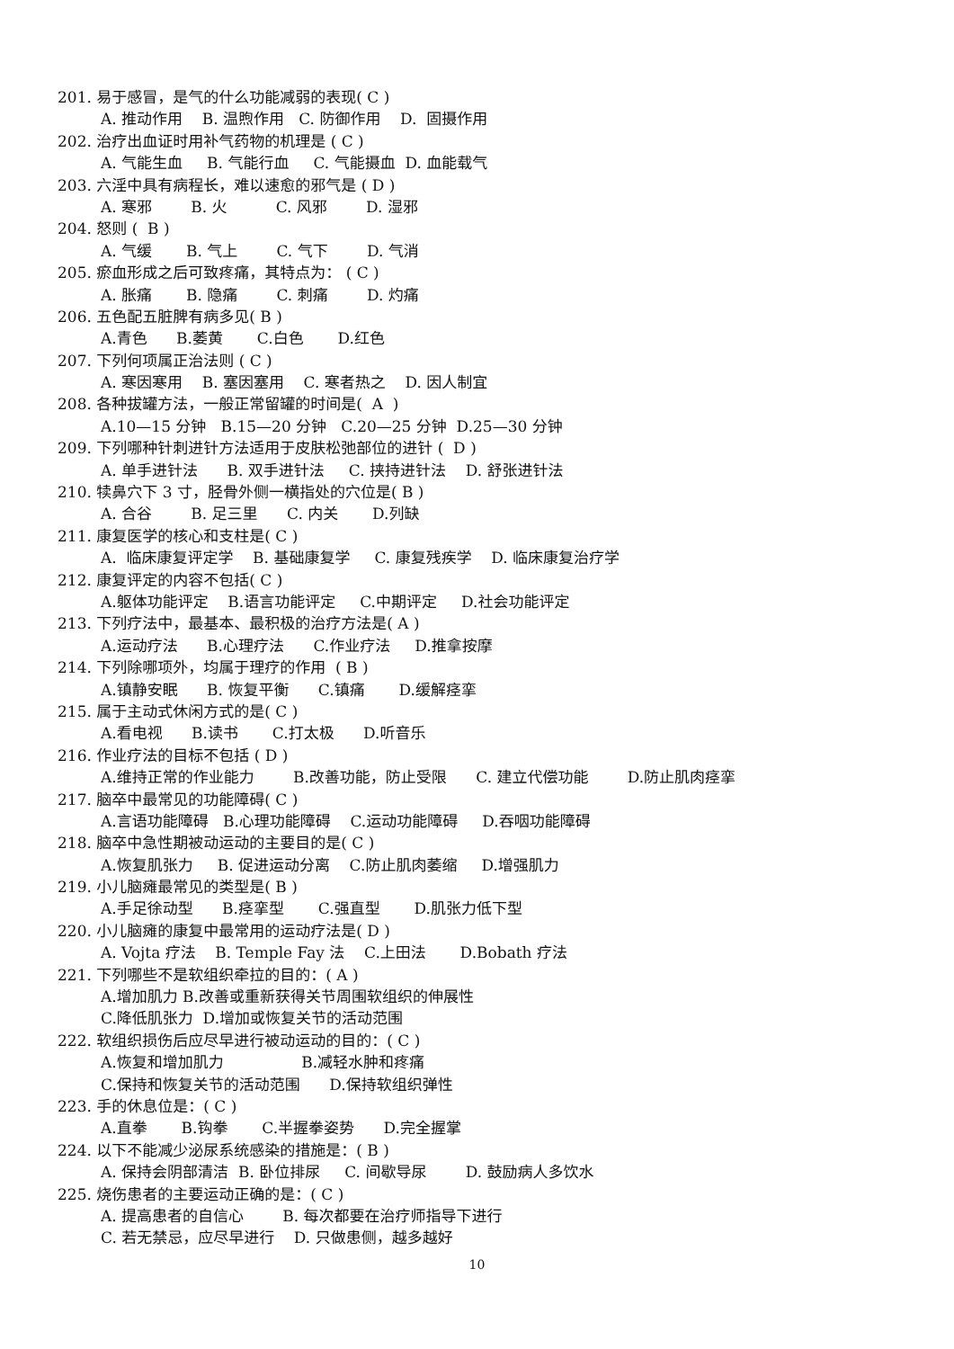201. 易于感冒，是气的什么功能减弱的表现( C )
A. 推动作用 B. 温煦作用 C. 防御作用 D. 固摄作用
202. 治疗出血证时用补气药物的机理是 ( C )
A. 气能生血 B. 气能行血 C. 气能摄血 D. 血能载气
203. 六淫中具有病程长，难以速愈的邪气是 ( D )
A. 寒邪 B. 火 C. 风邪 D. 湿邪
204. 怒则 ( B )
A. 气缓 B. 气上 C. 气下 D. 气消
205. 瘀血形成之后可致疼痛，其特点为： ( C )
A. 胀痛 B. 隐痛 C. 刺痛 D. 灼痛
206. 五色配五脏脾有病多见( B )
A.青色 B.萎黄 C.白色 D.红色
207. 下列何项属正治法则 ( C )
A. 寒因寒用 B. 塞因塞用 C. 寒者热之 D. 因人制宜
208. 各种拔罐方法，一般正常留罐的时间是( A )
A.10—15 分钟 B.15—20 分钟 C.20—25 分钟 D.25—30 分钟
209. 下列哪种针刺进针方法适用于皮肤松弛部位的进针 ( D )
A. 单手进针法 B. 双手进针法 C. 挟持进针法 D. 舒张进针法
210. 犊鼻穴下 3 寸，胫骨外侧一横指处的穴位是( B )
A. 合谷 B. 足三里 C. 内关 D.列缺
211. 康复医学的核心和支柱是( C )
A. 临床康复评定学 B. 基础康复学 C. 康复残疾学 D. 临床康复治疗学
212. 康复评定的内容不包括( C )
A.躯体功能评定 B.语言功能评定 C.中期评定 D.社会功能评定
213. 下列疗法中，最基本、最积极的治疗方法是( A )
A.运动疗法 B.心理疗法 C.作业疗法 D.推拿按摩
214. 下列除哪项外，均属于理疗的作用 ( B )
A.镇静安眠 B. 恢复平衡 C.镇痛 D.缓解痉挛
215. 属于主动式休闲方式的是( C )
A.看电视 B.读书 C.打太极 D.听音乐
216. 作业疗法的目标不包括 ( D )
A.维持正常的作业能力 B.改善功能，防止受限 C. 建立代偿功能 D.防止肌肉痉挛
217. 脑卒中最常见的功能障碍( C )
A.言语功能障碍 B.心理功能障碍 C.运动功能障碍 D.吞咽功能障碍
218. 脑卒中急性期被动运动的主要目的是( C )
A.恢复肌张力 B. 促进运动分离 C.防止肌肉萎缩 D.增强肌力
219. 小儿脑瘫最常见的类型是( B )
A.手足徐动型 B.痉挛型 C.强直型 D.肌张力低下型
220. 小儿脑瘫的康复中最常用的运动疗法是( D )
A. Vojta 疗法 B. Temple Fay 法 C.上田法 D.Bobath 疗法
221. 下列哪些不是软组织牵拉的目的：( A )
A.增加肌力 B.改善或重新获得关节周围软组织的伸展性
C.降低肌张力 D.增加或恢复关节的活动范围
222. 软组织损伤后应尽早进行被动运动的目的：( C )
A.恢复和增加肌力 B.减轻水肿和疼痛
C.保持和恢复关节的活动范围 D.保持软组织弹性
223. 手的休息位是：( C )
A.直拳 B.钩拳 C.半握拳姿势 D.完全握掌
224. 以下不能减少泌尿系统感染的措施是：( B )
A. 保持会阴部清洁 B. 卧位排尿 C. 间歇导尿 D. 鼓励病人多饮水
225. 烧伤患者的主要运动正确的是：( C )
A. 提高患者的自信心 B. 每次都要在治疗师指导下进行
C. 若无禁忌，应尽早进行 D. 只做患侧，越多越好
10